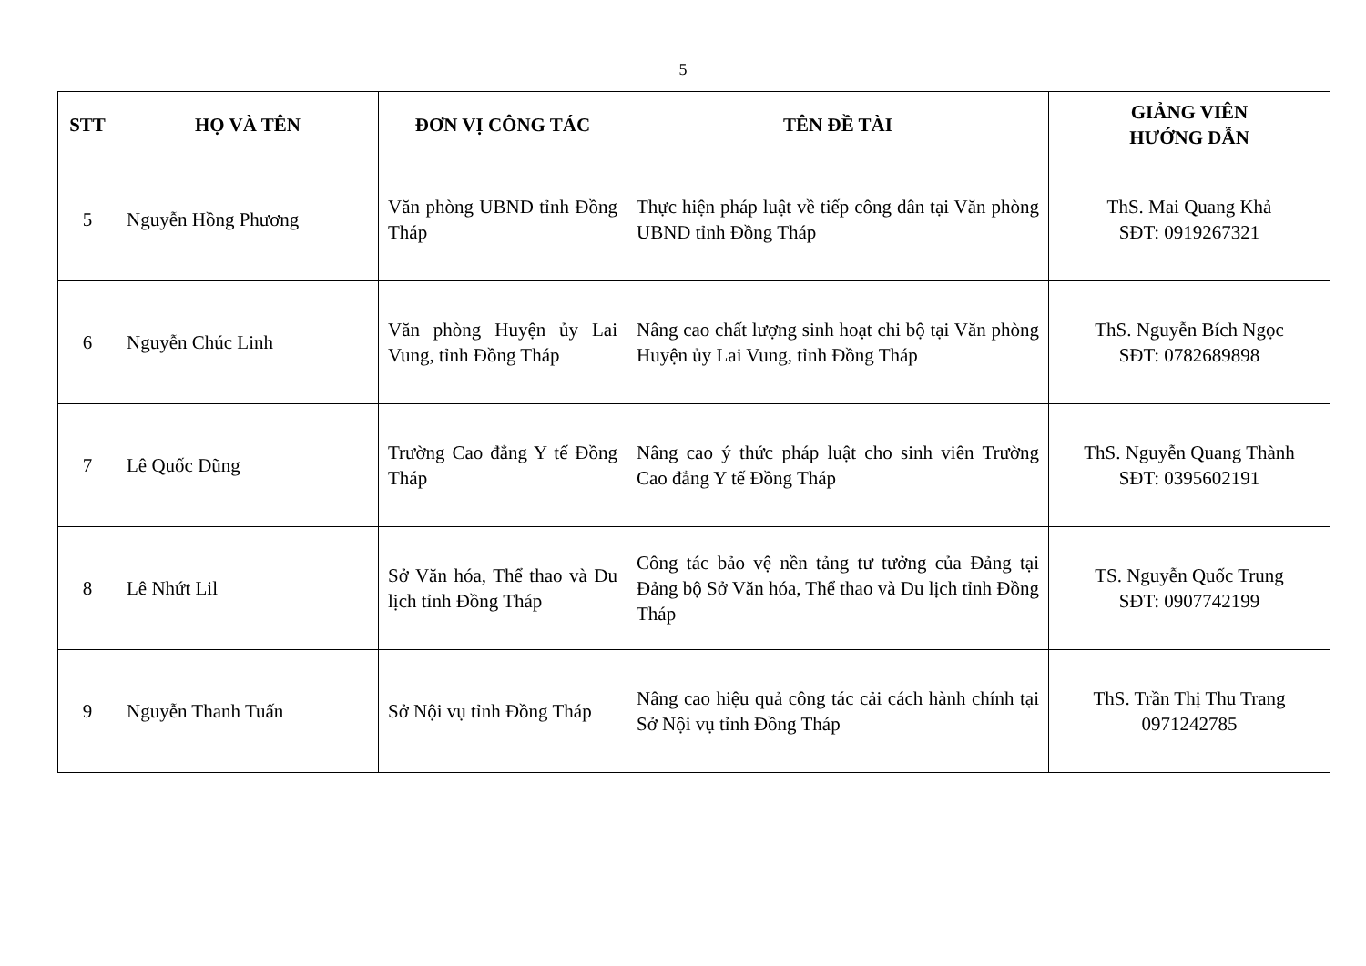5
| STT | HỌ VÀ TÊN | ĐƠN VỊ CÔNG TÁC | TÊN ĐỀ TÀI | GIẢNG VIÊN HƯỚNG DẪN |
| --- | --- | --- | --- | --- |
| 5 | Nguyễn Hồng Phương | Văn phòng UBND tỉnh Đồng Tháp | Thực hiện pháp luật về tiếp công dân tại Văn phòng UBND tỉnh Đồng Tháp | ThS. Mai Quang Khả SĐT: 0919267321 |
| 6 | Nguyễn Chúc Linh | Văn phòng Huyện ủy Lai Vung, tỉnh Đồng Tháp | Nâng cao chất lượng sinh hoạt chi bộ tại Văn phòng Huyện ủy Lai Vung, tỉnh Đồng Tháp | ThS. Nguyễn Bích Ngọc SĐT: 0782689898 |
| 7 | Lê Quốc Dũng | Trường Cao đẳng Y tế Đồng Tháp | Nâng cao ý thức pháp luật cho sinh viên Trường Cao đẳng Y tế Đồng Tháp | ThS. Nguyễn Quang Thành SĐT: 0395602191 |
| 8 | Lê Nhứt Lil | Sở Văn hóa, Thể thao và Du lịch tỉnh Đồng Tháp | Công tác bảo vệ nền tảng tư tưởng của Đảng tại Đảng bộ Sở Văn hóa, Thể thao và Du lịch tỉnh Đồng Tháp | TS. Nguyễn Quốc Trung SĐT: 0907742199 |
| 9 | Nguyễn Thanh Tuấn | Sở Nội vụ tỉnh Đồng Tháp | Nâng cao hiệu quả công tác cải cách hành chính tại Sở Nội vụ tỉnh Đồng Tháp | ThS. Trần Thị Thu Trang 0971242785 |